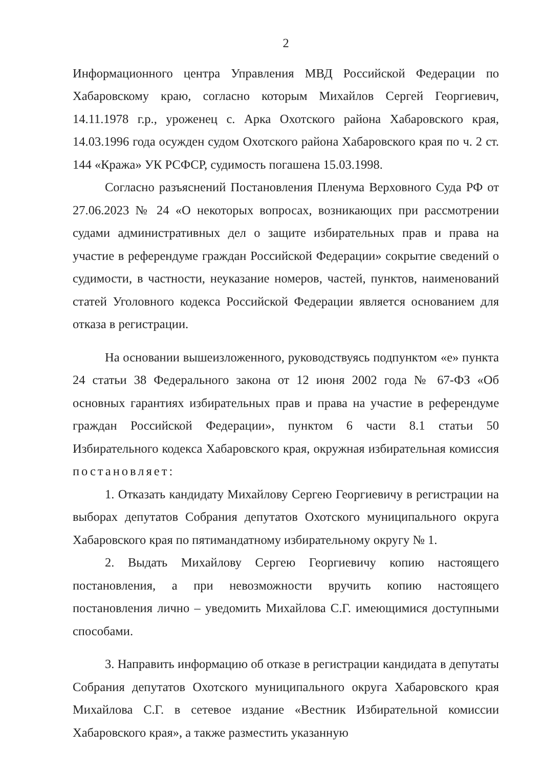2
Информационного центра Управления МВД Российской Федерации по Хабаровскому краю, согласно которым Михайлов Сергей Георгиевич, 14.11.1978 г.р., уроженец с. Арка Охотского района Хабаровского края, 14.03.1996 года осужден судом Охотского района Хабаровского края по ч. 2 ст. 144 «Кража» УК РСФСР, судимость погашена 15.03.1998.
Согласно разъяснений Постановления Пленума Верховного Суда РФ от 27.06.2023 № 24 «О некоторых вопросах, возникающих при рассмотрении судами административных дел о защите избирательных прав и права на участие в референдуме граждан Российской Федерации» сокрытие сведений о судимости, в частности, неуказание номеров, частей, пунктов, наименований статей Уголовного кодекса Российской Федерации является основанием для отказа в регистрации.
На основании вышеизложенного, руководствуясь подпунктом «е» пункта 24 статьи 38 Федерального закона от 12 июня 2002 года № 67-ФЗ «Об основных гарантиях избирательных прав и права на участие в референдуме граждан Российской Федерации», пунктом 6 части 8.1 статьи 50 Избирательного кодекса Хабаровского края, окружная избирательная комиссия постановляет:
1. Отказать кандидату Михайлову Сергею Георгиевичу в регистрации на выборах депутатов Собрания депутатов Охотского муниципального округа Хабаровского края по пятимандатному избирательному округу № 1.
2. Выдать Михайлову Сергею Георгиевичу копию настоящего постановления, а при невозможности вручить копию настоящего постановления лично – уведомить Михайлова С.Г. имеющимися доступными способами.
3. Направить информацию об отказе в регистрации кандидата в депутаты Собрания депутатов Охотского муниципального округа Хабаровского края Михайлова С.Г. в сетевое издание «Вестник Избирательной комиссии Хабаровского края», а также разместить указанную